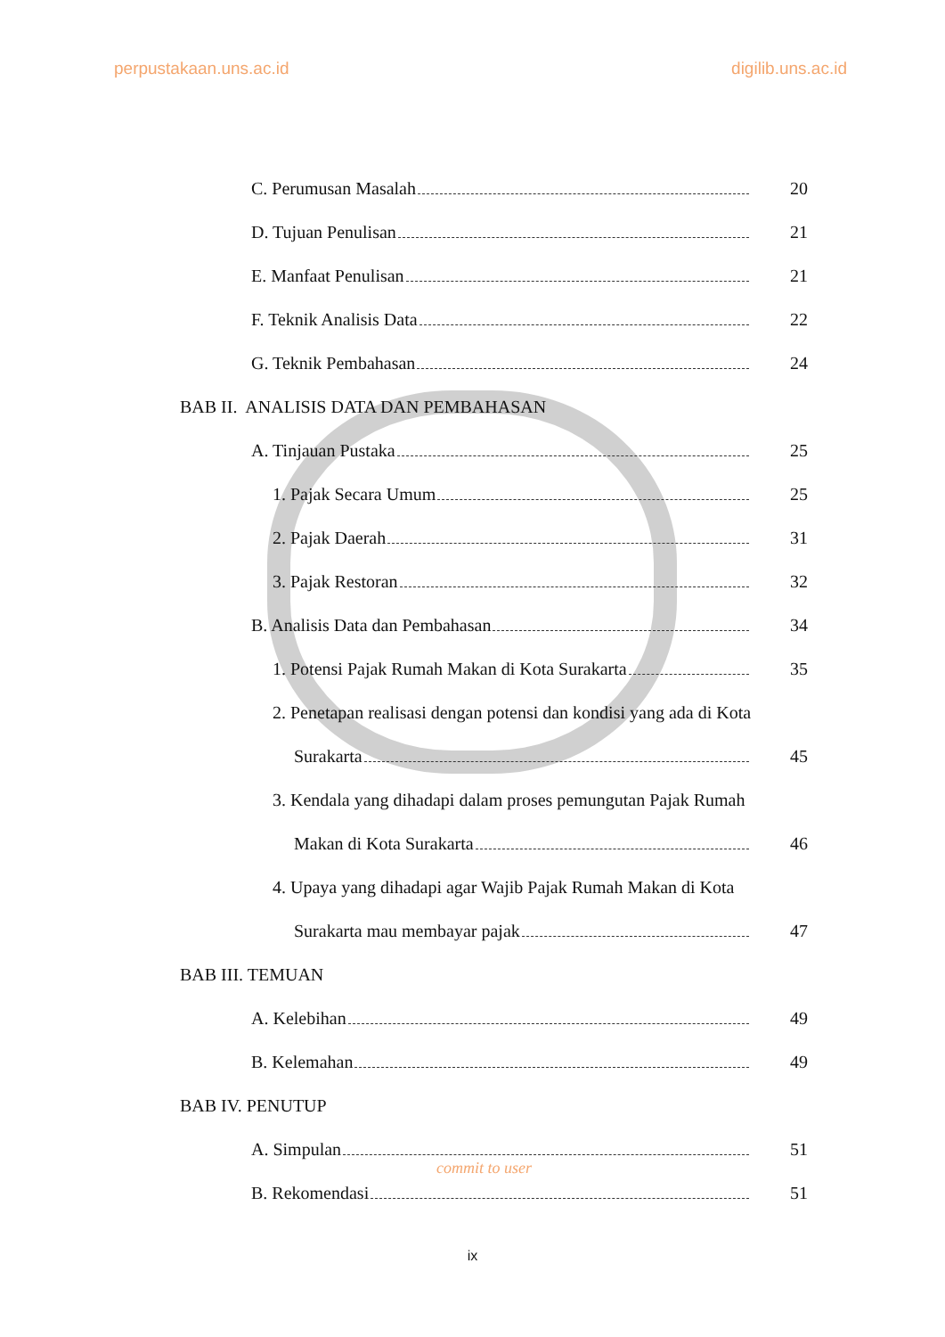perpustakaan.uns.ac.id digilib.uns.ac.id
C. Perumusan Masalah 20
D. Tujuan Penulisan 21
E. Manfaat Penulisan 21
F. Teknik Analisis Data 22
G. Teknik Pembahasan 24
BAB II. ANALISIS DATA DAN PEMBAHASAN
A. Tinjauan Pustaka 25
1. Pajak Secara Umum 25
2. Pajak Daerah 31
3. Pajak Restoran 32
B. Analisis Data dan Pembahasan 34
1. Potensi Pajak Rumah Makan di Kota Surakarta 35
2. Penetapan realisasi dengan potensi dan kondisi yang ada di Kota
Surakarta 45
3. Kendala yang dihadapi dalam proses pemungutan Pajak Rumah
Makan di Kota Surakarta 46
4. Upaya yang dihadapi agar Wajib Pajak Rumah Makan di Kota
Surakarta mau membayar pajak 47
BAB III. TEMUAN
A. Kelebihan 49
B. Kelemahan 49
BAB IV. PENUTUP
A. Simpulan 51
B. Rekomendasi 51
commit to user
ix